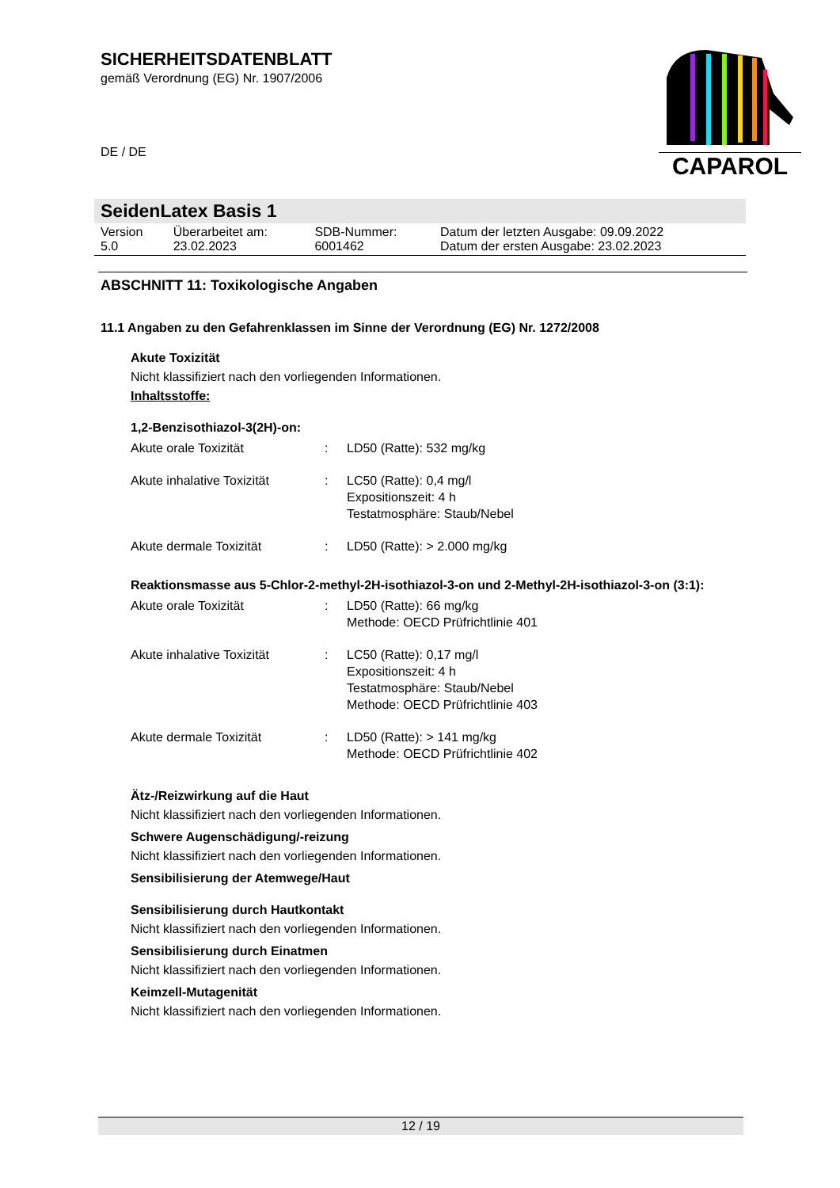SICHERHEITSDATENBLATT
gemäß Verordnung (EG) Nr. 1907/2006
DE / DE
CAPAROL
SeidenLatex Basis 1
| Version 5.0 | Überarbeitet am: 23.02.2023 | SDB-Nummer: 6001462 | Datum der letzten Ausgabe: 09.09.2022 Datum der ersten Ausgabe: 23.02.2023 |
ABSCHNITT 11: Toxikologische Angaben
11.1 Angaben zu den Gefahrenklassen im Sinne der Verordnung (EG) Nr. 1272/2008
Akute Toxizität
Nicht klassifiziert nach den vorliegenden Informationen.
Inhaltsstoffe:
1,2-Benzisothiazol-3(2H)-on:
| Akute orale Toxizität | : | LD50 (Ratte): 532 mg/kg |
| Akute inhalative Toxizität | : | LC50 (Ratte): 0,4 mg/l Expositionszeit: 4 h Testatmosphäre: Staub/Nebel |
| Akute dermale Toxizität | : | LD50 (Ratte): > 2.000 mg/kg |
Reaktionsmasse aus 5-Chlor-2-methyl-2H-isothiazol-3-on und 2-Methyl-2H-isothiazol-3-on (3:1):
| Akute orale Toxizität | : | LD50 (Ratte): 66 mg/kg Methode: OECD Prüfrichtlinie 401 |
| Akute inhalative Toxizität | : | LC50 (Ratte): 0,17 mg/l Expositionszeit: 4 h Testatmosphäre: Staub/Nebel Methode: OECD Prüfrichtlinie 403 |
| Akute dermale Toxizität | : | LD50 (Ratte): > 141 mg/kg Methode: OECD Prüfrichtlinie 402 |
Ätz-/Reizwirkung auf die Haut
Nicht klassifiziert nach den vorliegenden Informationen.
Schwere Augenschädigung/-reizung
Nicht klassifiziert nach den vorliegenden Informationen.
Sensibilisierung der Atemwege/Haut
Sensibilisierung durch Hautkontakt
Nicht klassifiziert nach den vorliegenden Informationen.
Sensibilisierung durch Einatmen
Nicht klassifiziert nach den vorliegenden Informationen.
Keimzell-Mutagenität
Nicht klassifiziert nach den vorliegenden Informationen.
12 / 19